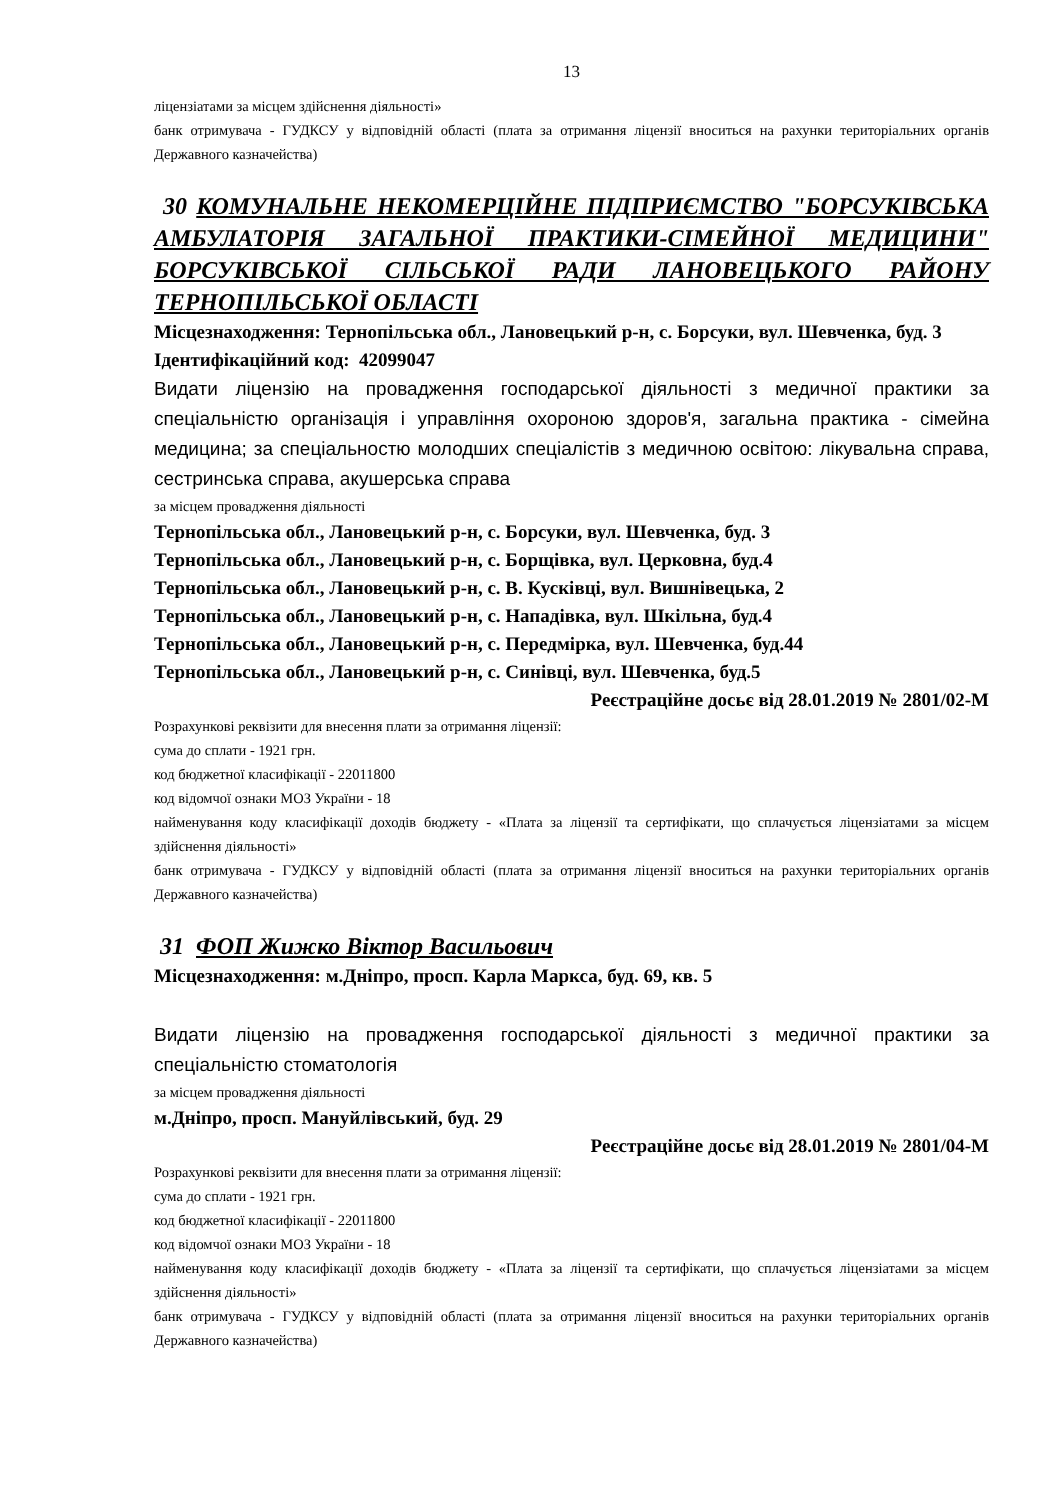13
ліцензіатами за місцем здійснення діяльності»
банк отримувача - ГУДКСУ у відповідній області (плата за отримання ліцензії вноситься на рахунки територіальних органів Державного казначейства)
30 КОМУНАЛЬНЕ НЕКОМЕРЦІЙНЕ ПІДПРИЄМСТВО "БОРСУКІВСЬКА АМБУЛАТОРІЯ ЗАГАЛЬНОЇ ПРАКТИКИ-СІМЕЙНОЇ МЕДИЦИНИ" БОРСУКІВСЬКОЇ СІЛЬСЬКОЇ РАДИ ЛАНОВЕЦЬКОГО РАЙОНУ ТЕРНОПІЛЬСЬКОЇ ОБЛАСТІ
Місцезнаходження: Тернопільська обл., Лановецький р-н, с. Борсуки, вул. Шевченка, буд. 3
Ідентифікаційний код: 42099047
Видати ліцензію на провадження господарської діяльності з медичної практики за спеціальністю організація і управління охороною здоров'я, загальна практика - сімейна медицина; за спеціальностю молодших спеціалістів з медичною освітою: лікувальна справа, сестринська справа, акушерська справа
за місцем провадження діяльності
Тернопільська обл., Лановецький р-н, с. Борсуки, вул. Шевченка, буд. 3
Тернопільська обл., Лановецький р-н, с. Борщівка, вул. Церковна, буд.4
Тернопільська обл., Лановецький р-н, с. В. Кусківці, вул. Вишнівецька, 2
Тернопільська обл., Лановецький р-н, с. Нападівка, вул. Шкільна, буд.4
Тернопільська обл., Лановецький р-н, с. Передмірка, вул. Шевченка, буд.44
Тернопільська обл., Лановецький р-н, с. Синівці, вул. Шевченка, буд.5
Реєстраційне досьє від 28.01.2019 № 2801/02-М
Розрахункові реквізити для внесення плати за отримання ліцензії:
сума до сплати - 1921 грн.
код бюджетної класифікації - 22011800
код відомчої ознаки МОЗ України - 18
найменування коду класифікації доходів бюджету - «Плата за ліцензії та сертифікати, що сплачується ліцензіатами за місцем здійснення діяльності»
банк отримувача - ГУДКСУ у відповідній області (плата за отримання ліцензії вноситься на рахунки територіальних органів Державного казначейства)
31 ФОП Жижко Віктор Васильович
Місцезнаходження: м.Дніпро, просп. Карла Маркса, буд. 69, кв. 5
Видати ліцензію на провадження господарської діяльності з медичної практики за спеціальністю стоматологія
за місцем провадження діяльності
м.Дніпро, просп. Мануйлівський, буд. 29
Реєстраційне досьє від 28.01.2019 № 2801/04-М
Розрахункові реквізити для внесення плати за отримання ліцензії:
сума до сплати - 1921 грн.
код бюджетної класифікації - 22011800
код відомчої ознаки МОЗ України - 18
найменування коду класифікації доходів бюджету - «Плата за ліцензії та сертифікати, що сплачується ліцензіатами за місцем здійснення діяльності»
банк отримувача - ГУДКСУ у відповідній області (плата за отримання ліцензії вноситься на рахунки територіальних органів Державного казначейства)